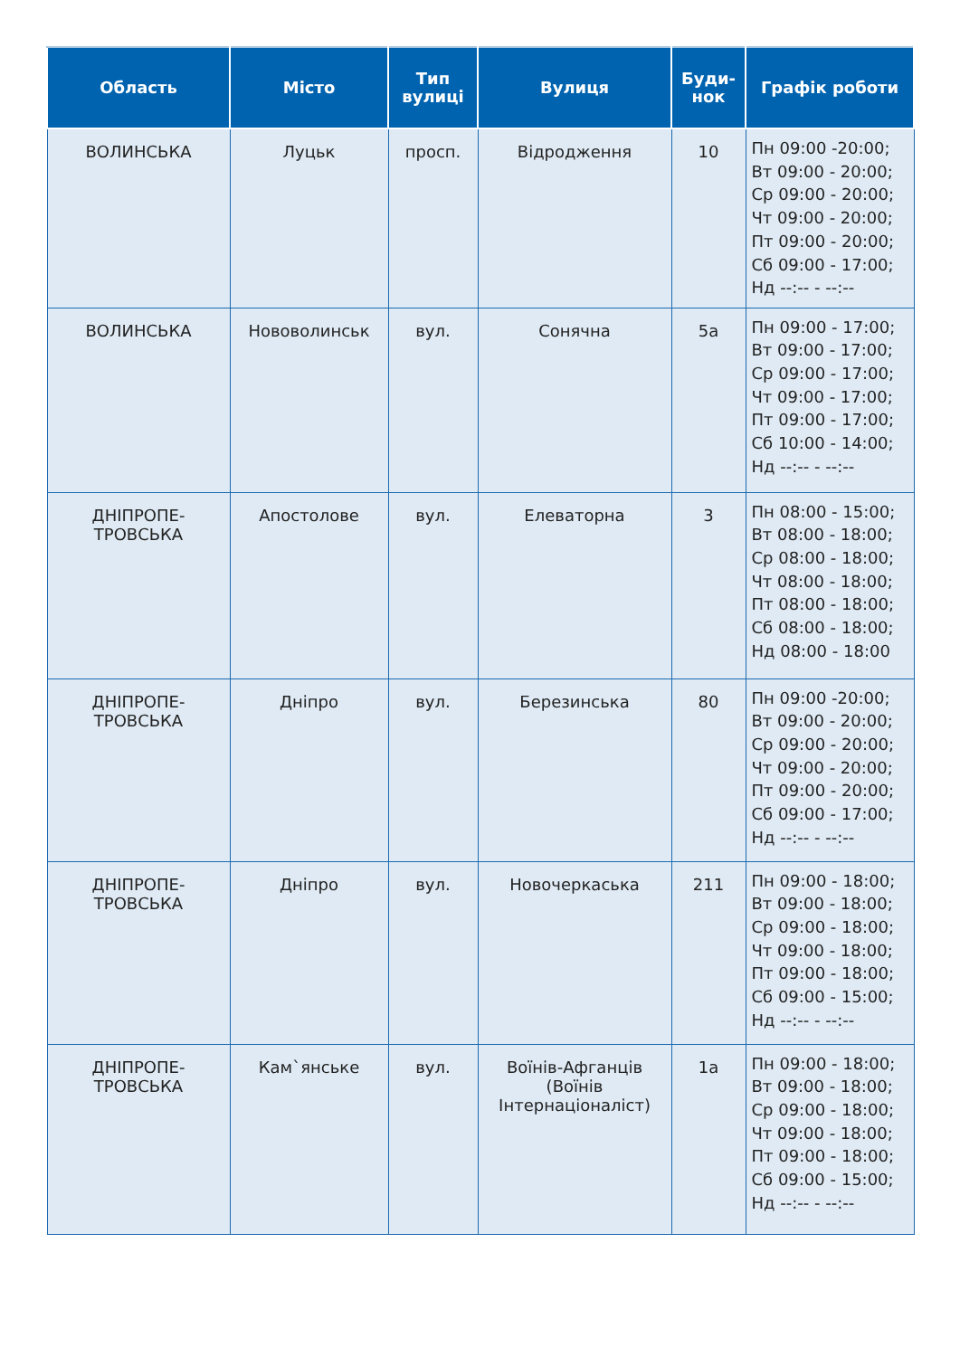| Область | Місто | Тип вулиці | Вулиця | Буди- нок | Графік роботи |
| --- | --- | --- | --- | --- | --- |
| ВОЛИНСЬКА | Луцьк | просп. | Відродження | 10 | Пн 09:00 -20:00; Вт 09:00 - 20:00; Ср 09:00 - 20:00; Чт 09:00 - 20:00; Пт 09:00 - 20:00; Сб 09:00 - 17:00; Нд --:-- - --:-- |
| ВОЛИНСЬКА | Нововолинськ | вул. | Сонячна | 5а | Пн 09:00 - 17:00; Вт 09:00 - 17:00; Ср 09:00 - 17:00; Чт 09:00 - 17:00; Пт 09:00 - 17:00; Сб 10:00 - 14:00; Нд --:-- - --:-- |
| ДНІПРОПЕ- ТРОВСЬКА | Апостолове | вул. | Елеваторна | 3 | Пн 08:00 - 15:00; Вт 08:00 - 18:00; Ср 08:00 - 18:00; Чт 08:00 - 18:00; Пт 08:00 - 18:00; Сб 08:00 - 18:00; Нд 08:00 - 18:00 |
| ДНІПРОПЕ- ТРОВСЬКА | Дніпро | вул. | Березинська | 80 | Пн 09:00 -20:00; Вт 09:00 - 20:00; Ср 09:00 - 20:00; Чт 09:00 - 20:00; Пт 09:00 - 20:00; Сб 09:00 - 17:00; Нд --:-- - --:-- |
| ДНІПРОПЕ- ТРОВСЬКА | Дніпро | вул. | Новочеркаська | 211 | Пн 09:00 - 18:00; Вт 09:00 - 18:00; Ср 09:00 - 18:00; Чт 09:00 - 18:00; Пт 09:00 - 18:00; Сб 09:00 - 15:00; Нд --:-- - --:-- |
| ДНІПРОПЕ- ТРОВСЬКА | Кам`янське | вул. | Воїнів-Афганців (Воїнів Інтернаціоналіст) | 1а | Пн 09:00 - 18:00; Вт 09:00 - 18:00; Ср 09:00 - 18:00; Чт 09:00 - 18:00; Пт 09:00 - 18:00; Сб 09:00 - 15:00; Нд --:-- - --:-- |